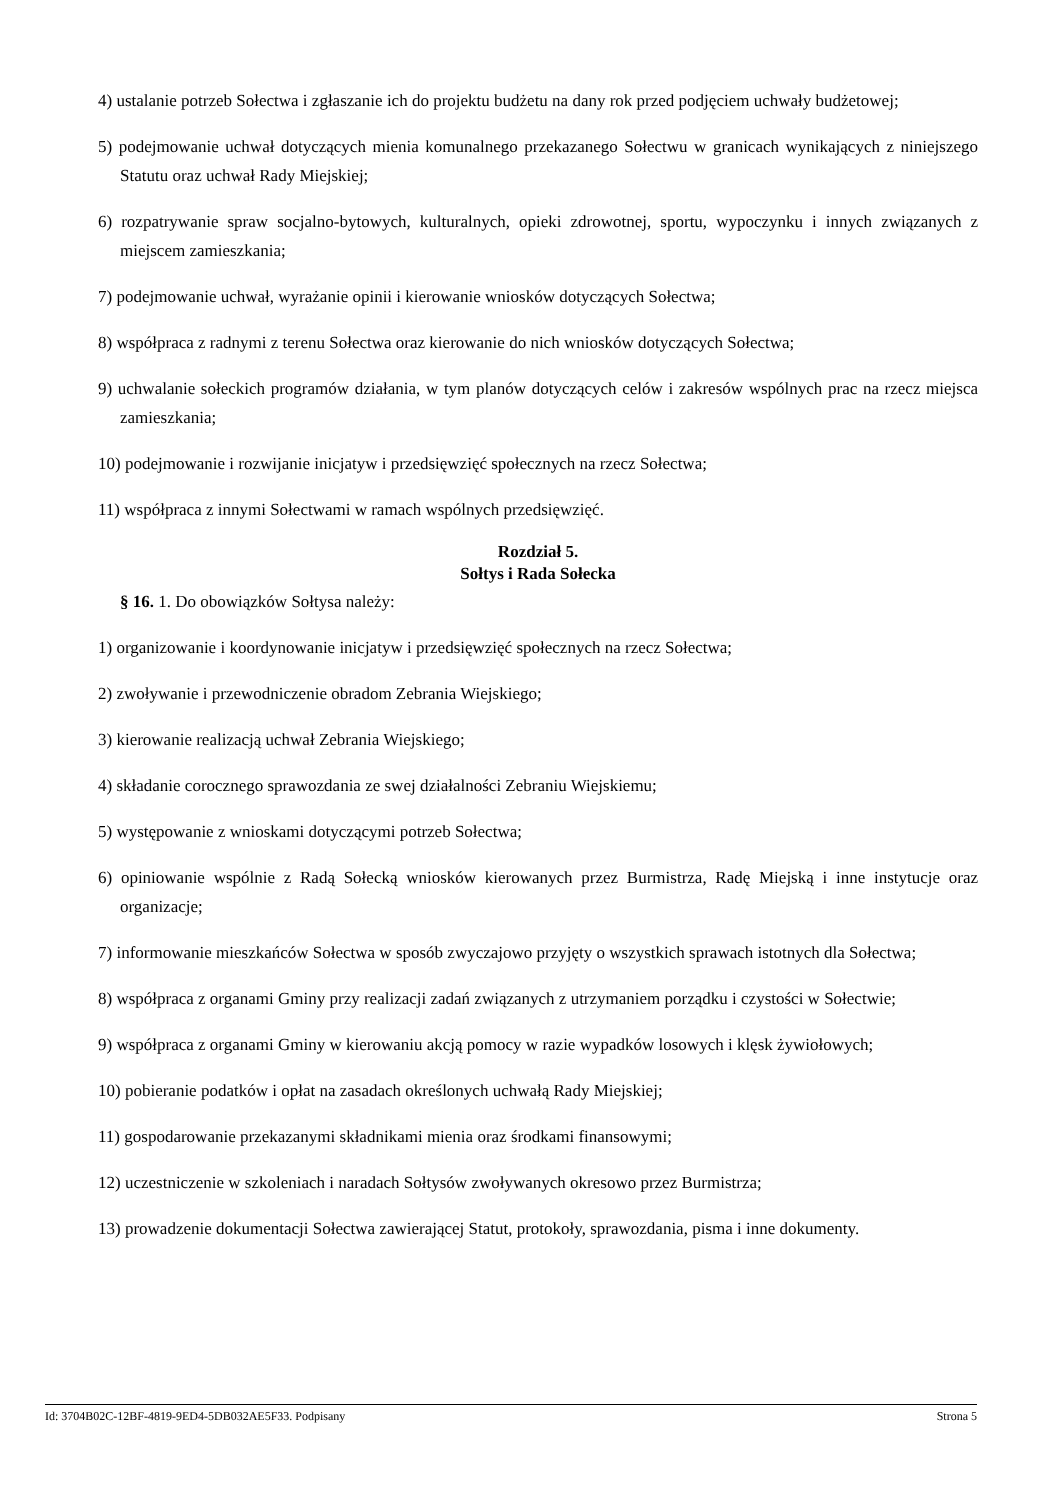4) ustalanie potrzeb Sołectwa i zgłaszanie ich do projektu budżetu na dany rok przed podjęciem uchwały budżetowej;
5) podejmowanie uchwał dotyczących mienia komunalnego przekazanego Sołectwu w granicach wynikających z niniejszego Statutu oraz uchwał Rady Miejskiej;
6) rozpatrywanie spraw socjalno-bytowych, kulturalnych, opieki zdrowotnej, sportu, wypoczynku i innych związanych z miejscem zamieszkania;
7) podejmowanie uchwał, wyrażanie opinii i kierowanie wniosków dotyczących Sołectwa;
8) współpraca z radnymi z terenu Sołectwa oraz kierowanie do nich wniosków dotyczących Sołectwa;
9) uchwalanie sołeckich programów działania, w tym planów dotyczących celów i zakresów wspólnych prac na rzecz miejsca zamieszkania;
10) podejmowanie i rozwijanie inicjatyw i przedsięwzięć społecznych na rzecz Sołectwa;
11) współpraca z innymi Sołectwami w ramach wspólnych przedsięwzięć.
Rozdział 5.
Sołtys i Rada Sołecka
§ 16. 1. Do obowiązków Sołtysa należy:
1) organizowanie i koordynowanie inicjatyw i przedsięwzięć społecznych na rzecz Sołectwa;
2) zwoływanie i przewodniczenie obradom Zebrania Wiejskiego;
3) kierowanie realizacją uchwał Zebrania Wiejskiego;
4) składanie corocznego sprawozdania ze swej działalności Zebraniu Wiejskiemu;
5) występowanie z wnioskami dotyczącymi potrzeb Sołectwa;
6) opiniowanie wspólnie z Radą Sołecką wniosków kierowanych przez Burmistrza, Radę Miejską i inne instytucje oraz organizacje;
7) informowanie mieszkańców Sołectwa w sposób zwyczajowo przyjęty o wszystkich sprawach istotnych dla Sołectwa;
8) współpraca z organami Gminy przy realizacji zadań związanych z utrzymaniem porządku i czystości w Sołectwie;
9) współpraca z organami Gminy w kierowaniu akcją pomocy w razie wypadków losowych i klęsk żywiołowych;
10) pobieranie podatków i opłat na zasadach określonych uchwałą Rady Miejskiej;
11) gospodarowanie przekazanymi składnikami mienia oraz środkami finansowymi;
12) uczestniczenie w szkoleniach i naradach Sołtysów zwoływanych okresowo przez Burmistrza;
13) prowadzenie dokumentacji Sołectwa zawierającej Statut, protokoły, sprawozdania, pisma i inne dokumenty.
Id: 3704B02C-12BF-4819-9ED4-5DB032AE5F33. Podpisany Strona 5